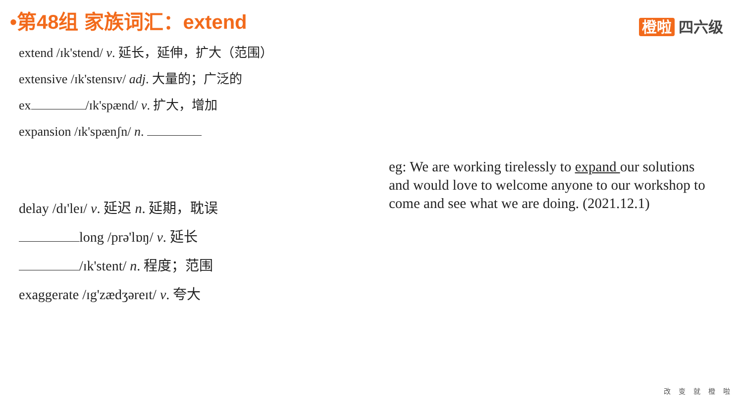•第48组 家族词汇：extend 橙啦 四六级
extend /ɪk'stend/ v. 延长，延伸，扩大（范围）
extensive /ɪk'stensɪv/ adj. 大量的；广泛的
ex /ɪk'spænd/ v. 扩大，增加
expansion /ɪk'spænʃn/ n.
delay /dɪ'leɪ/ v. 延迟 n. 延期，耽误
long /prə'lɒŋ/ v. 延长
/ɪk'stent/ n. 程度；范围
exaggerate /ɪg'zædʒəreɪt/ v. 夸大
eg: We are working tirelessly to expand our solutions and would love to welcome anyone to our workshop to come and see what we are doing. (2021.12.1)
改变就橙啦